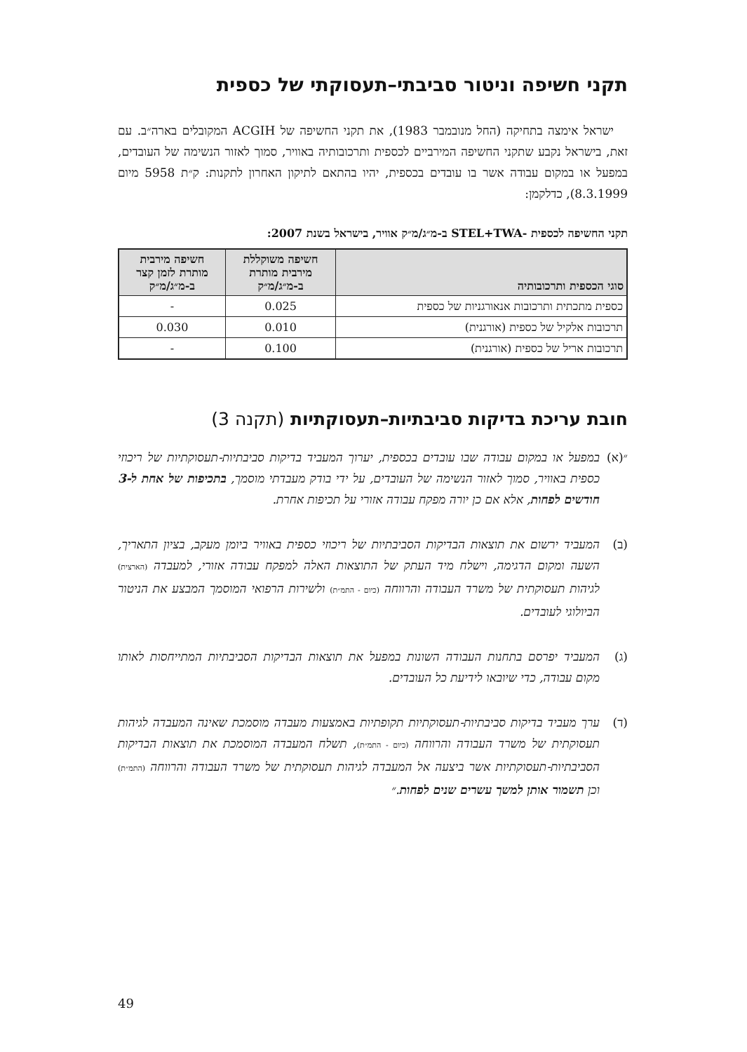תקני חשיפה וניטור סביבתי–תעסוקתי של כספית
ישראל אימצה בתחיקה (החל מנובמבר 1983), את תקני החשיפה של ACGIH המקובלים בארה״ב. עם זאת, בישראל נקבע שתקני החשיפה המירביים לכספית ותרכובותיה באוויר, סמוך לאזור הנשימה של העובדים, במפעל או במקום עבודה אשר בו עובדים בכספית, יהיו בהתאם לתיקון האחרון לתקנות: ק״ת 5958 מיום 8.3.1999), כדלקמן:
תקני החשיפה לכספית -STEL+TWA ב-מ״ג/מ״ק אוויר, בישראל בשנת 2007:
| סוגי הכספית ותרכובותיה | חשיפה משוקללת מירבית מותרת ב-מ״ג/מ״ק | חשיפה מירבית מותרת לזמן קצר ב-מ״ג/מ״ק |
| --- | --- | --- |
| כספית מתכתית ותרכובות אנאורגניות של כספית | 0.025 | - |
| תרכובות אלקיל של כספית (אורגנית) | 0.010 | 0.030 |
| תרכובות אריל של כספית (אורגנית) | 0.100 | - |
חובת עריכת בדיקות סביבתיות–תעסוקתיות (תקנה 3)
״(א)
במפעל או במקום עבודה שבו עובדים בכספית, יערוך המעביד בדיקות סביבתיות-תעסוקתיות של ריכוזי כספית באוויר, סמוך לאזור הנשימה של העובדים, על ידי בודק מעבדתי מוסמך, בתכיפות של אחת ל-3 חודשים לפחות, אלא אם כן יורה מפקח עבודה אזורי על תכיפות אחרת.
(ב) המעביד ירשום את תוצאות הבדיקות הסביבתיות של ריכוזי כספית באוויר ביומן מעקב, בציון התאריך, השעה ומקום הדגימה, וישלח מיד העתק של התוצאות האלה למפקח עבודה אזורי, למעבדה (הארצית) לגיהות תעסוקתית של משרד העבודה והרווחה (כיום - התמ״ת) ולשירות הרפואי המוסמך המבצע את הניטור הביולוגי לעובדים.
(ג) המעביד יפרסם בתחנות העבודה השונות במפעל את תוצאות הבדיקות הסביבתיות המתייחסות לאותו מקום עבודה, כדי שיובאו לידיעת כל העובדים.
(ד) ערך מעביד בדיקות סביבתיות-תעסוקתיות תקופתיות באמצעות מעבדה מוסמכת שאינה המעבדה לגיהות תעסוקתית של משרד העבודה והרווחה (כיום - התמ״ת), תשלח המעבדה המוסמכת את תוצאות הבדיקות הסביבתיות-תעסוקתיות אשר ביצעה אל המעבדה לגיהות תעסוקתית של משרד העבודה והרווחה (התמ״ת) וכן תשמור אותן למשך עשרים שנים לפחות.״
49